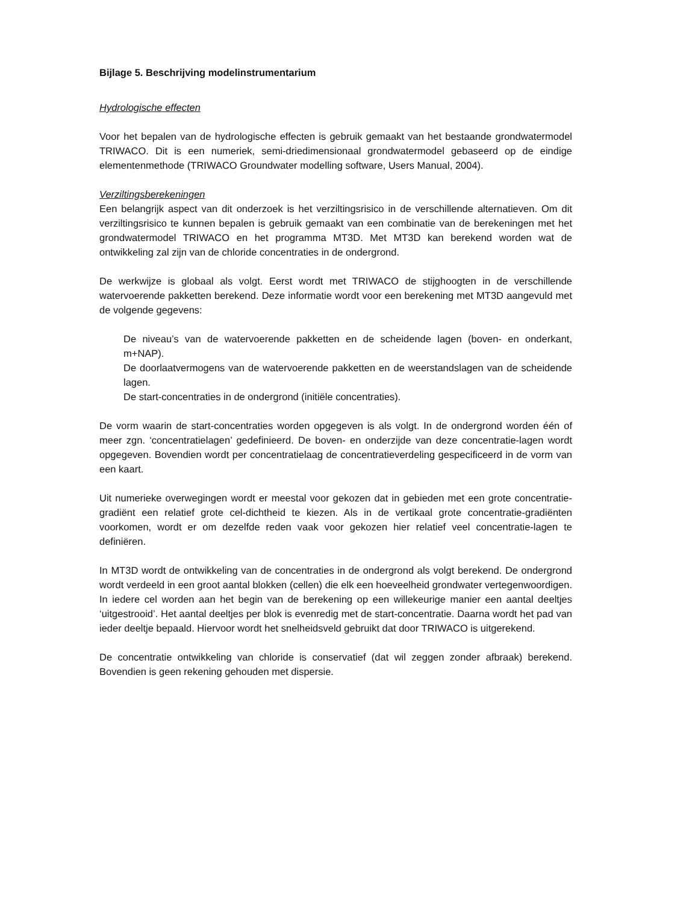Bijlage 5. Beschrijving modelinstrumentarium
Hydrologische effecten
Voor het bepalen van de hydrologische effecten is gebruik gemaakt van het bestaande grondwatermodel TRIWACO. Dit is een numeriek, semi-driedimensionaal grondwatermodel gebaseerd op de eindige elementenmethode (TRIWACO Groundwater modelling software, Users Manual, 2004).
Verziltingsberekeningen
Een belangrijk aspect van dit onderzoek is het verziltingsrisico in de verschillende alternatieven. Om dit verziltingsrisico te kunnen bepalen is gebruik gemaakt van een combinatie van de berekeningen met het grondwatermodel TRIWACO en het programma MT3D. Met MT3D kan berekend worden wat de ontwikkeling zal zijn van de chloride concentraties in de ondergrond.
De werkwijze is globaal als volgt. Eerst wordt met TRIWACO de stijghoogten in de verschillende watervoerende pakketten berekend. Deze informatie wordt voor een berekening met MT3D aangevuld met de volgende gegevens:
De niveau’s van de watervoerende pakketten en de scheidende lagen (boven- en onderkant, m+NAP).
De doorlaatvermogens van de watervoerende pakketten en de weerstandslagen van de scheidende lagen.
De start-concentraties in de ondergrond (initiële concentraties).
De vorm waarin de start-concentraties worden opgegeven is als volgt. In de ondergrond worden één of meer zgn. ‘concentratielagen’ gedefinieerd. De boven- en onderzijde van deze concentratie-lagen wordt opgegeven. Bovendien wordt per concentratielaag de concentratieverdeling gespecificeerd in de vorm van een kaart.
Uit numerieke overwegingen wordt er meestal voor gekozen dat in gebieden met een grote concentratie-gradiënt een relatief grote cel-dichtheid te kiezen. Als in de vertikaal grote concentratie-gradiënten voorkomen, wordt er om dezelfde reden vaak voor gekozen hier relatief veel concentratie-lagen te definiëren.
In MT3D wordt de ontwikkeling van de concentraties in de ondergrond als volgt berekend. De ondergrond wordt verdeeld in een groot aantal blokken (cellen) die elk een hoeveelheid grondwater vertegenwoordigen. In iedere cel worden aan het begin van de berekening op een willekeurige manier een aantal deeltjes ‘uitgestrooid’. Het aantal deeltjes per blok is evenredig met de start-concentratie. Daarna wordt het pad van ieder deeltje bepaald. Hiervoor wordt het snelheidsveld gebruikt dat door TRIWACO is uitgerekend.
De concentratie ontwikkeling van chloride is conservatief (dat wil zeggen zonder afbraak) berekend. Bovendien is geen rekening gehouden met dispersie.